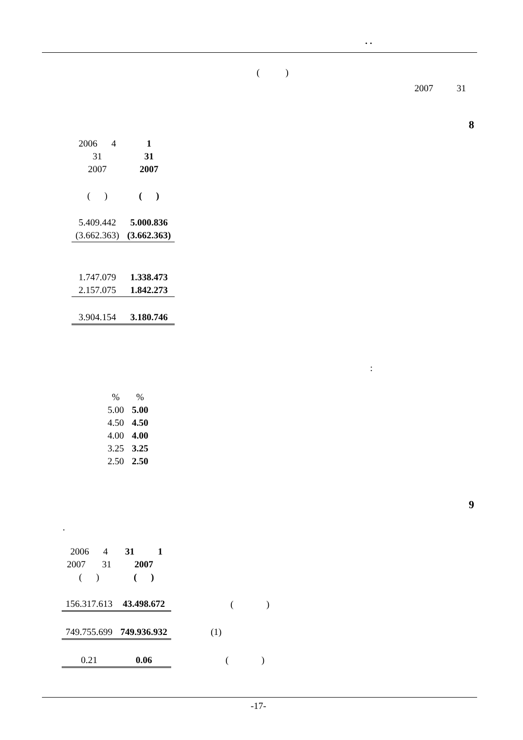. .
( )
2007 31
8
| 2006 4 | 1 |
| 31 | 31 |
| 2007 | 2007 |
| ( ) | ( ) |
| 5.409.442 | 5.000.836 |
| (3.662.363) | (3.662.363) |
| 1.747.079 | 1.338.473 |
| 2.157.075 | 1.842.273 |
| 3.904.154 | 3.180.746 |
:
| % | % |
| 5.00 | 5.00 |
| 4.50 | 4.50 |
| 4.00 | 4.00 |
| 3.25 | 3.25 |
| 2.50 | 2.50 |
9
.
| 2006 4 | 31 1 | |
| 2007 31 | 2007 | |
| ( ) | ( ) | |
| 156.317.613 | 43.498.672 | ( ) |
| 749.755.699 | 749.936.932 | (1) |
| 0.21 | 0.06 | ( ) |
-17-